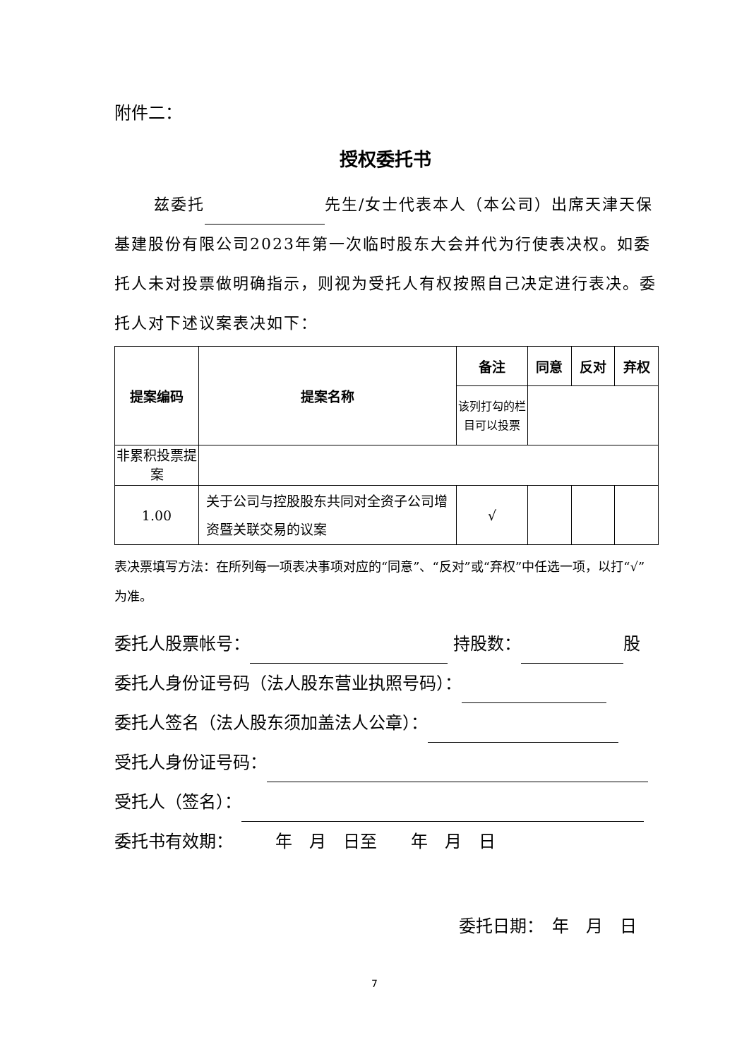附件二：
授权委托书
兹委托 先生/女士代表本人（本公司）出席天津天保基建股份有限公司2023年第一次临时股东大会并代为行使表决权。如委托人未对投票做明确指示，则视为受托人有权按照自己决定进行表决。委托人对下述议案表决如下：
| 提案编码 | 提案名称 | 备注 | 同意 | 反对 | 弃权 |
| | | 该列打勾的栏目可以投票 | | | |
| 非累积投票提案 | | | | | |
| 1.00 | 关于公司与控股股东共同对全资子公司增资暨关联交易的议案 | √ | | | |
表决票填写方法：在所列每一项表决事项对应的“同意”、“反对”或“弃权”中任选一项，以打“√”为准。
委托人股票帐号： 持股数： 股
委托人身份证号码（法人股东营业执照号码）：
委托人签名（法人股东须加盖法人公章）：
受托人身份证号码：
受托人（签名）：
委托书有效期：　　　年　月　日至　　年　月　日
委托日期：　年　月　日
7